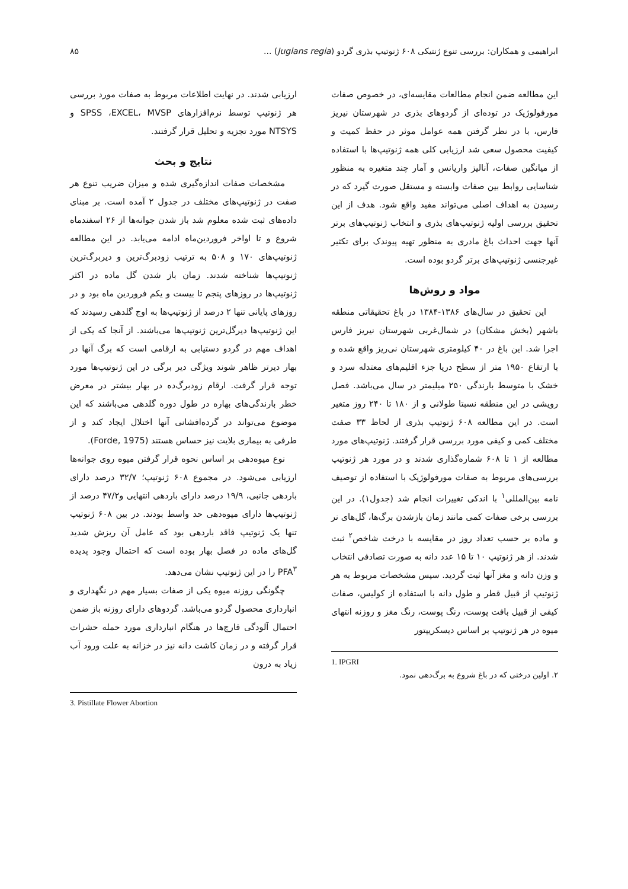ابراهیمی و همکاران: بررسی تنوع ژنتیکی ۶۰۸ ژنوتیپ بذری گردو (Juglans regia) ... ۸۵
این مطالعه ضمن انجام مطالعات مقایسه‌ای، در خصوص صفات مورفولوژیک در توده‌ای از گردوهای بذری در شهرستان نیریز فارس، با در نظر گرفتن همه عوامل موثر در حفظ کمیت و کیفیت محصول سعی شد ارزیابی کلی همه ژنوتیپ‌ها با استفاده از میانگین صفات، آنالیز واریانس و آمار چند متغیره به منظور شناسایی روابط بین صفات وابسته و مستقل صورت گیرد که در رسیدن به اهداف اصلی می‌تواند مفید واقع شود. هدف از این تحقیق بررسی اولیه ژنوتیپ‌های بذری و انتخاب ژنوتیپ‌های برتر آنها جهت احداث باغ مادری به منظور تهیه پیوندک برای تکثیر غیرجنسی ژنوتیپ‌های برتر گردو بوده است.
مواد و روش‌ها
این تحقیق در سال‌های ۱۳۸۶-۱۳۸۴ در باغ تحقیقاتی منطقه باشهر (بخش مشکان) در شمال‌غربی شهرستان نیریز فارس اجرا شد. این باغ در ۴۰ کیلومتری شهرستان نی‌ریز واقع شده و با ارتفاع ۱۹۵۰ متر از سطح دریا جزء اقلیم‌های معتدله سرد و خشک با متوسط بارندگی ۲۵۰ میلیمتر در سال می‌باشد. فصل رویشی در این منطقه نسبتا طولانی و از ۱۸۰ تا ۲۴۰ روز متغیر است. در این مطالعه ۶۰۸ ژنوتیپ بذری از لحاظ ۳۳ صفت مختلف کمی و کیفی مورد بررسی قرار گرفتند. ژنوتیپ‌های مورد مطالعه از ۱ تا ۶۰۸ شماره‌گذاری شدند و در مورد هر ژنوتیپ بررسی‌های مربوط به صفات مورفولوژیک با استفاده از توصیف نامه بین‌المللی<sup>۱</sup> با اندکی تغییرات انجام شد (جدول۱). در این بررسی برخی صفات کمی مانند زمان بازشدن برگ‌ها، گل‌های نر و ماده بر حسب تعداد روز در مقایسه با درخت شاخص<sup>۲</sup> ثبت شدند. از هر ژنوتیپ ۱۰ تا ۱۵ عدد دانه به صورت تصادفی انتخاب و وزن دانه و مغز آنها ثبت گردید. سپس مشخصات مربوط به هر ژنوتیپ از قبیل قطر و طول دانه با استفاده از کولیس، صفات کیفی از قبیل بافت پوست، رنگ پوست، رنگ مغز و روزنه انتهای میوه در هر ژنوتیپ بر اساس دیسکریپتور
1. IPGRI
۲. اولین درختی که در باغ شروع به برگ‌دهی نمود.
ارزیابی شدند. در نهایت اطلاعات مربوط به صفات مورد بررسی هر ژنوتیپ توسط نرم‌افزارهای SPSS ،EXCEL، MVSP و NTSYS مورد تجزیه و تحلیل قرار گرفتند.
نتایج و بحث
مشخصات صفات اندازه‌گیری شده و میزان ضریب تنوع هر صفت در ژنوتیپ‌های مختلف در جدول ۲ آمده است. بر مبنای داده‌های ثبت شده معلوم شد باز شدن جوانه‌ها از ۲۶ اسفندماه شروع و تا اواخر فروردین‌ماه ادامه می‌یابد. در این مطالعه ژنوتیپ‌های ۱۷۰ و ۵۰۸ به ترتیب زودبرگ‌ترین و دیربرگ‌ترین ژنوتیپ‌ها شناخته شدند. زمان باز شدن گل ماده در اکثر ژنوتیپ‌ها در روزهای پنجم تا بیست و یکم فروردین ماه بود و در روزهای پایانی تنها ۲ درصد از ژنوتیپ‌ها به اوج گلدهی رسیدند که این ژنوتیپ‌ها دیرگل‌ترین ژنوتیپ‌ها می‌باشند. از آنجا که یکی از اهداف مهم در گردو دستیابی به ارقامی است که برگ آنها در بهار دیرتر ظاهر شوند ویژگی دیر برگی در این ژنوتیپ‌ها مورد توجه قرار گرفت. ارقام زودبرگ‌ده در بهار بیشتر در معرض خطر بارندگی‌های بهاره در طول دوره گلدهی می‌باشند که این موضوع می‌تواند در گرده‌افشانی آنها اختلال ایجاد کند و از طرفی به بیماری بلایت نیز حساس هستند (Forde, 1975).
نوع میوه‌دهی بر اساس نحوه قرار گرفتن میوه روی جوانه‌ها ارزیابی می‌شود. در مجموع ۶۰۸ ژنوتیپ؛ ۳۲/۷ درصد دارای باردهی جانبی، ۱۹/۹ درصد دارای باردهی انتهایی و۴۷/۲ درصد از ژنوتیپ‌ها دارای میوه‌دهی حد واسط بودند. در بین ۶۰۸ ژنوتیپ تنها یک ژنوتیپ فاقد باردهی بود که عامل آن ریزش شدید گل‌های ماده در فصل بهار بوده است که احتمال وجود پدیده PFA<sup>۳</sup> را در این ژنوتیپ نشان می‌دهد.
چگونگی روزنه میوه یکی از صفات بسیار مهم در نگهداری و انبارداری محصول گردو می‌باشد. گردوهای دارای روزنه باز ضمن احتمال آلودگی قارچ‌ها در هنگام انبارداری مورد حمله حشرات قرار گرفته و در زمان کاشت دانه نیز در خزانه به علت ورود آب زیاد به درون
3. Pistillate Flower Abortion